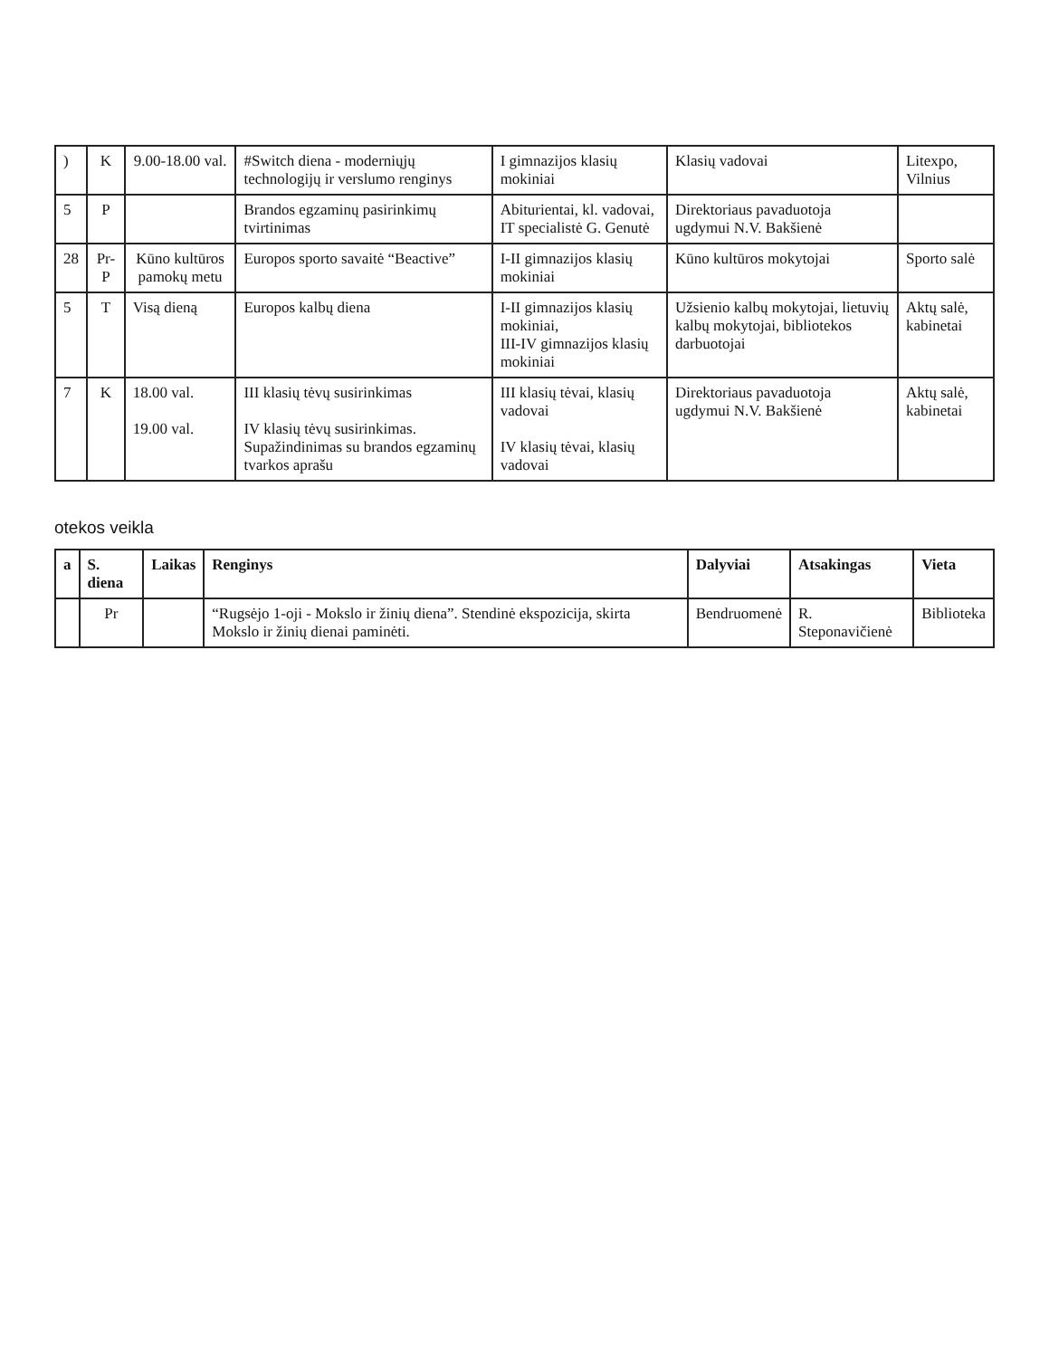| ) | K | 9.00-18.00 val. | #Switch diena - moderniųjų technologijų ir verslumo renginys | I gimnazijos klasių mokiniai | Klasių vadovai | Litexpo, Vilnius |
| 5 | P | | Brandos egzaminų pasirinkimų tvirtinimas | Abiturientai, kl. vadovai, IT specialistė G. Genutė | Direktoriaus pavaduotoja ugdymui N.V. Bakšienė | |
| 28 | Pr-P | Kūno kultūros pamokų metu | Europos sporto savaitė “Beactive” | I-II gimnazijos klasių mokiniai | Kūno kultūros mokytojai | Sporto salė |
| 5 | T | Visą dieną | Europos kalbų diena | I-II gimnazijos klasių mokiniai, III-IV gimnazijos klasių mokiniai | Užsienio kalbų mokytojai, lietuvių kalbų mokytojai, bibliotekos darbuotojai | Aktų salė, kabinetai |
| 7 | K | 18.00 val. 19.00 val. | III klasių tėvų susirinkimas IV klasių tėvų susirinkimas. Supažindinimas su brandos egzaminų tvarkos aprašu | III klasių tėvai, klasių vadovai IV klasių tėvai, klasių vadovai | Direktoriaus pavaduotoja ugdymui N.V. Bakšienė | Aktų salė, kabinetai |
otekos veikla
| a | S. diena | Laikas | Renginys | Dalyviai | Atsakingas | Vieta |
| --- | --- | --- | --- | --- | --- | --- |
| | Pr | | “Rugsėjo 1-oji - Mokslo ir žinių diena”. Stendinė ekspozicija, skirta Mokslo ir žinių dienai paminėti. | Bendruomenė | R. Steponavičienė | Biblioteka |